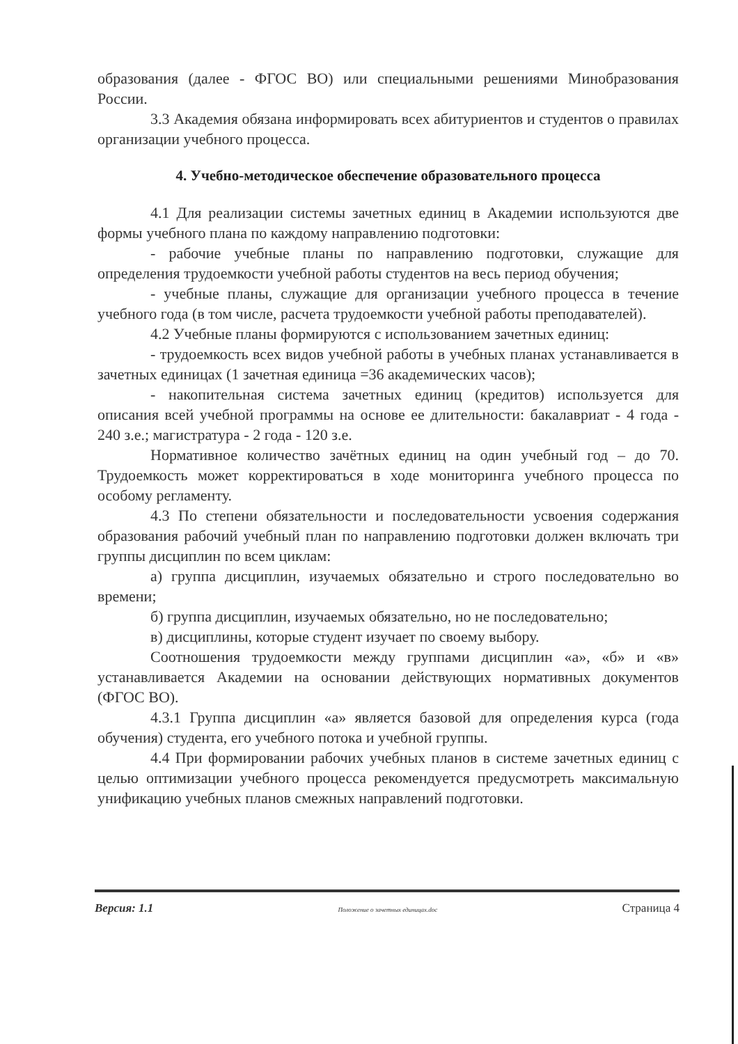образования (далее - ФГОС ВО) или специальными решениями Минобразования России.
3.3 Академия обязана информировать всех абитуриентов и студентов о правилах организации учебного процесса.
4. Учебно-методическое обеспечение образовательного процесса
4.1 Для реализации системы зачетных единиц в Академии используются две формы учебного плана по каждому направлению подготовки:
- рабочие учебные планы по направлению подготовки, служащие для определения трудоемкости учебной работы студентов на весь период обучения;
- учебные планы, служащие для организации учебного процесса в течение учебного года (в том числе, расчета трудоемкости учебной работы преподавателей).
4.2 Учебные планы формируются с использованием зачетных единиц:
- трудоемкость всех видов учебной работы в учебных планах устанавливается в зачетных единицах (1 зачетная единица =36 академических часов);
- накопительная система зачетных единиц (кредитов) используется для описания всей учебной программы на основе ее длительности: бакалавриат - 4 года - 240 з.е.; магистратура - 2 года - 120 з.е.
Нормативное количество зачётных единиц на один учебный год – до 70. Трудоемкость может корректироваться в ходе мониторинга учебного процесса по особому регламенту.
4.3 По степени обязательности и последовательности усвоения содержания образования рабочий учебный план по направлению подготовки должен включать три группы дисциплин по всем циклам:
а) группа дисциплин, изучаемых обязательно и строго последовательно во времени;
б) группа дисциплин, изучаемых обязательно, но не последовательно;
в) дисциплины, которые студент изучает по своему выбору.
Соотношения трудоемкости между группами дисциплин «а», «б» и «в» устанавливается Академии на основании действующих нормативных документов (ФГОС ВО).
4.3.1 Группа дисциплин «а» является базовой для определения курса (года обучения) студента, его учебного потока и учебной группы.
4.4 При формировании рабочих учебных планов в системе зачетных единиц с целью оптимизации учебного процесса рекомендуется предусмотреть максимальную унификацию учебных планов смежных направлений подготовки.
Версия: 1.1 Положение о зачетных единицах.doc Страница 4